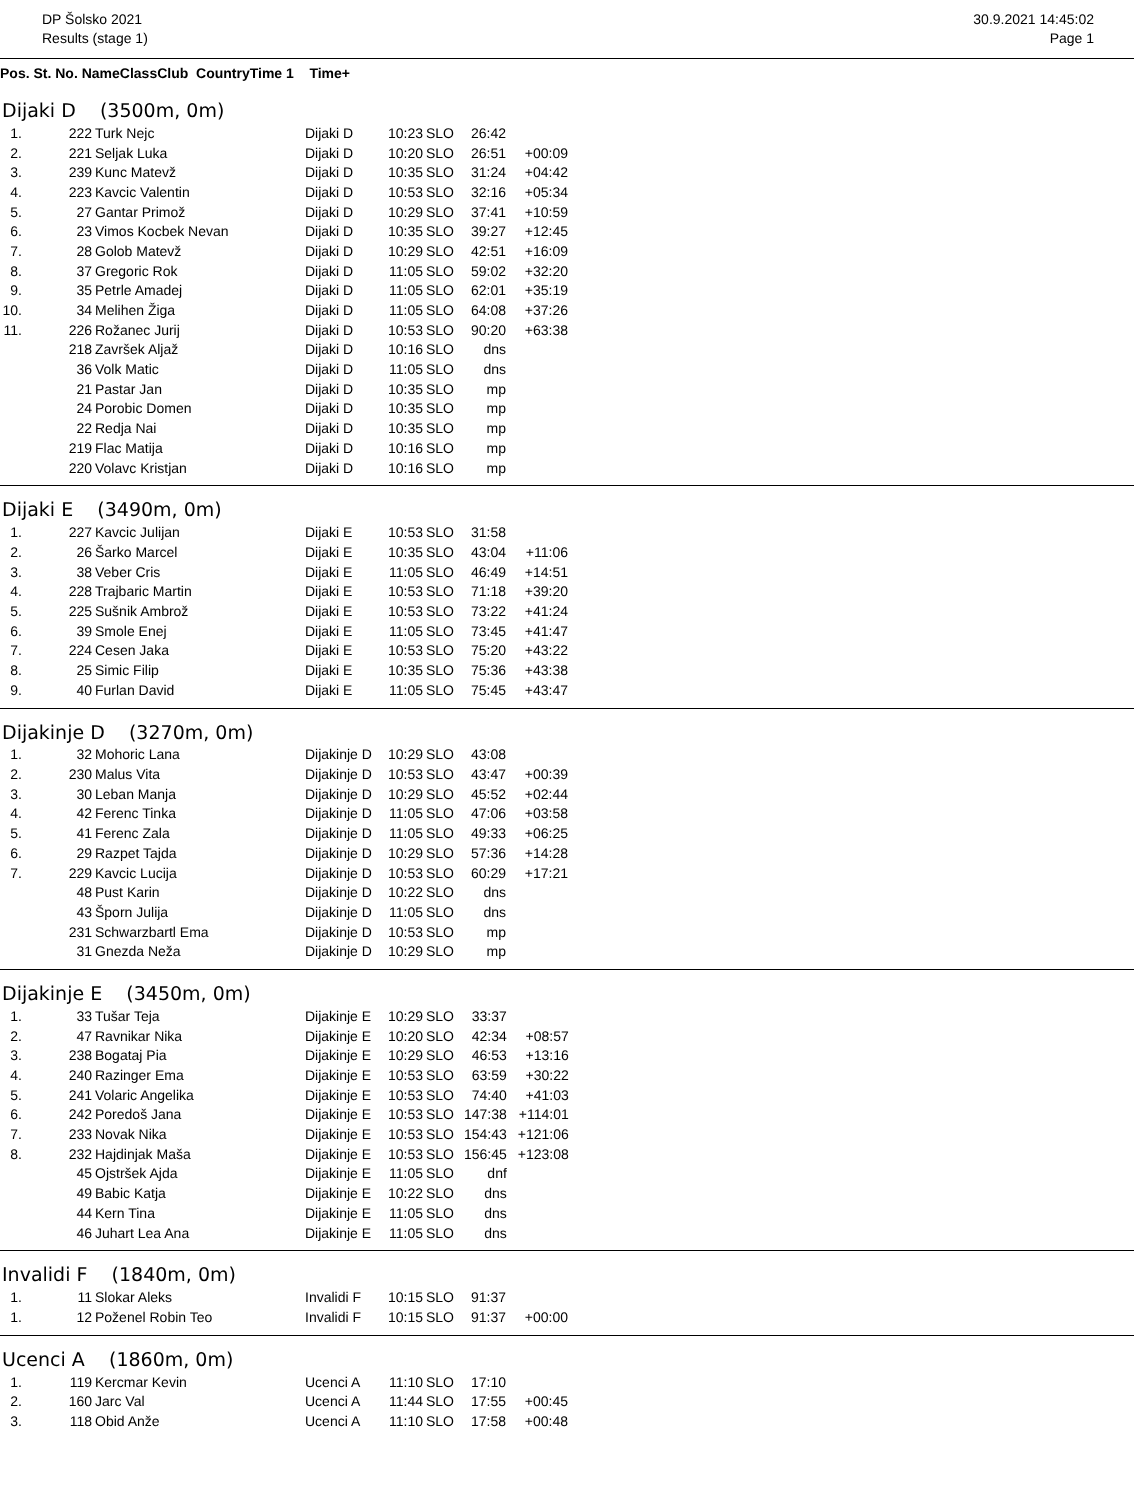DP Šolsko 2021
Results (stage 1)
30.9.2021 14:45:02
Page 1
| Pos. St. No. Name | Class | Club Country | Time 1 Time+ |
| --- | --- | --- | --- |
Dijaki D (3500m, 0m)
| 1. | 222 | Turk Nejc | Dijaki D | 10:23 | SLO | 26:42 | |
| 2. | 221 | Seljak Luka | Dijaki D | 10:20 | SLO | 26:51 | +00:09 |
| 3. | 239 | Kunc Matevž | Dijaki D | 10:35 | SLO | 31:24 | +04:42 |
| 4. | 223 | Kavcic Valentin | Dijaki D | 10:53 | SLO | 32:16 | +05:34 |
| 5. | 27 | Gantar Primož | Dijaki D | 10:29 | SLO | 37:41 | +10:59 |
| 6. | 23 | Vimos Kocbek Nevan | Dijaki D | 10:35 | SLO | 39:27 | +12:45 |
| 7. | 28 | Golob Matevž | Dijaki D | 10:29 | SLO | 42:51 | +16:09 |
| 8. | 37 | Gregoric Rok | Dijaki D | 11:05 | SLO | 59:02 | +32:20 |
| 9. | 35 | Petrle Amadej | Dijaki D | 11:05 | SLO | 62:01 | +35:19 |
| 10. | 34 | Melihen Žiga | Dijaki D | 11:05 | SLO | 64:08 | +37:26 |
| 11. | 226 | Rožanec Jurij | Dijaki D | 10:53 | SLO | 90:20 | +63:38 |
| | 218 | Završek Aljaž | Dijaki D | 10:16 | SLO | dns | |
| | 36 | Volk Matic | Dijaki D | 11:05 | SLO | dns | |
| | 21 | Pastar Jan | Dijaki D | 10:35 | SLO | mp | |
| | 24 | Porobic Domen | Dijaki D | 10:35 | SLO | mp | |
| | 22 | Redja Nai | Dijaki D | 10:35 | SLO | mp | |
| | 219 | Flac Matija | Dijaki D | 10:16 | SLO | mp | |
| | 220 | Volavc Kristjan | Dijaki D | 10:16 | SLO | mp | |
Dijaki E (3490m, 0m)
| 1. | 227 | Kavcic Julijan | Dijaki E | 10:53 | SLO | 31:58 | |
| 2. | 26 | Šarko Marcel | Dijaki E | 10:35 | SLO | 43:04 | +11:06 |
| 3. | 38 | Veber Cris | Dijaki E | 11:05 | SLO | 46:49 | +14:51 |
| 4. | 228 | Trajbaric Martin | Dijaki E | 10:53 | SLO | 71:18 | +39:20 |
| 5. | 225 | Sušnik Ambrož | Dijaki E | 10:53 | SLO | 73:22 | +41:24 |
| 6. | 39 | Smole Enej | Dijaki E | 11:05 | SLO | 73:45 | +41:47 |
| 7. | 224 | Cesen Jaka | Dijaki E | 10:53 | SLO | 75:20 | +43:22 |
| 8. | 25 | Simic Filip | Dijaki E | 10:35 | SLO | 75:36 | +43:38 |
| 9. | 40 | Furlan David | Dijaki E | 11:05 | SLO | 75:45 | +43:47 |
Dijakinje D (3270m, 0m)
| 1. | 32 | Mohoric Lana | Dijakinje D | 10:29 | SLO | 43:08 | |
| 2. | 230 | Malus Vita | Dijakinje D | 10:53 | SLO | 43:47 | +00:39 |
| 3. | 30 | Leban Manja | Dijakinje D | 10:29 | SLO | 45:52 | +02:44 |
| 4. | 42 | Ferenc Tinka | Dijakinje D | 11:05 | SLO | 47:06 | +03:58 |
| 5. | 41 | Ferenc Zala | Dijakinje D | 11:05 | SLO | 49:33 | +06:25 |
| 6. | 29 | Razpet Tajda | Dijakinje D | 10:29 | SLO | 57:36 | +14:28 |
| 7. | 229 | Kavcic Lucija | Dijakinje D | 10:53 | SLO | 60:29 | +17:21 |
| | 48 | Pust Karin | Dijakinje D | 10:22 | SLO | dns | |
| | 43 | Šporn Julija | Dijakinje D | 11:05 | SLO | dns | |
| | 231 | Schwarzbartl Ema | Dijakinje D | 10:53 | SLO | mp | |
| | 31 | Gnezda Neža | Dijakinje D | 10:29 | SLO | mp | |
Dijakinje E (3450m, 0m)
| 1. | 33 | Tušar Teja | Dijakinje E | 10:29 | SLO | 33:37 | |
| 2. | 47 | Ravnikar Nika | Dijakinje E | 10:20 | SLO | 42:34 | +08:57 |
| 3. | 238 | Bogataj Pia | Dijakinje E | 10:29 | SLO | 46:53 | +13:16 |
| 4. | 240 | Razinger Ema | Dijakinje E | 10:53 | SLO | 63:59 | +30:22 |
| 5. | 241 | Volaric Angelika | Dijakinje E | 10:53 | SLO | 74:40 | +41:03 |
| 6. | 242 | Poredoš Jana | Dijakinje E | 10:53 | SLO | 147:38 | +114:01 |
| 7. | 233 | Novak Nika | Dijakinje E | 10:53 | SLO | 154:43 | +121:06 |
| 8. | 232 | Hajdinjak Maša | Dijakinje E | 10:53 | SLO | 156:45 | +123:08 |
| | 45 | Ojstršek Ajda | Dijakinje E | 11:05 | SLO | dnf | |
| | 49 | Babic Katja | Dijakinje E | 10:22 | SLO | dns | |
| | 44 | Kern Tina | Dijakinje E | 11:05 | SLO | dns | |
| | 46 | Juhart Lea Ana | Dijakinje E | 11:05 | SLO | dns | |
Invalidi F (1840m, 0m)
| 1. | 11 | Slokar Aleks | Invalidi F | 10:15 | SLO | 91:37 | |
| 1. | 12 | Poženel Robin Teo | Invalidi F | 10:15 | SLO | 91:37 | +00:00 |
Ucenci A (1860m, 0m)
| 1. | 119 | Kercmar Kevin | Ucenci A | 11:10 | SLO | 17:10 | |
| 2. | 160 | Jarc Val | Ucenci A | 11:44 | SLO | 17:55 | +00:45 |
| 3. | 118 | Obid Anže | Ucenci A | 11:10 | SLO | 17:58 | +00:48 |